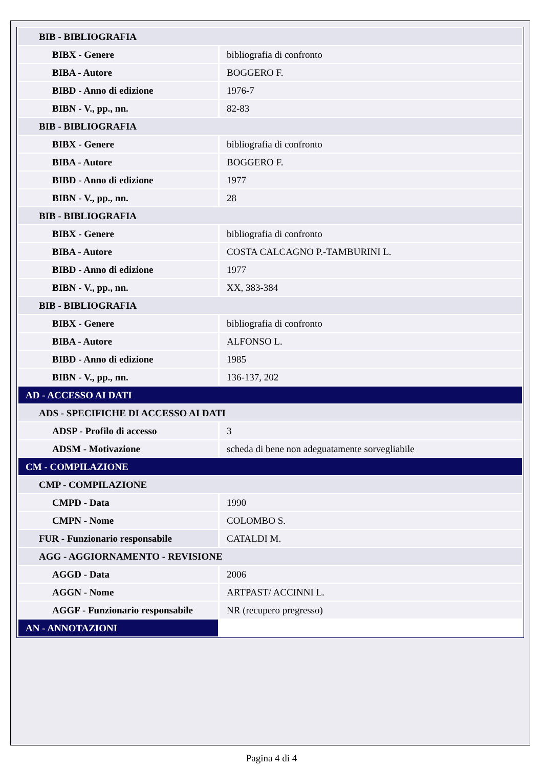| BIB - BIBLIOGRAFIA | |
| BIBX - Genere | bibliografia di confronto |
| BIBA - Autore | BOGGERO F. |
| BIBD - Anno di edizione | 1976-7 |
| BIBN - V., pp., nn. | 82-83 |
| BIB - BIBLIOGRAFIA | |
| BIBX - Genere | bibliografia di confronto |
| BIBA - Autore | BOGGERO F. |
| BIBD - Anno di edizione | 1977 |
| BIBN - V., pp., nn. | 28 |
| BIB - BIBLIOGRAFIA | |
| BIBX - Genere | bibliografia di confronto |
| BIBA - Autore | COSTA CALCAGNO P.-TAMBURINI L. |
| BIBD - Anno di edizione | 1977 |
| BIBN - V., pp., nn. | XX, 383-384 |
| BIB - BIBLIOGRAFIA | |
| BIBX - Genere | bibliografia di confronto |
| BIBA - Autore | ALFONSO L. |
| BIBD - Anno di edizione | 1985 |
| BIBN - V., pp., nn. | 136-137, 202 |
| AD - ACCESSO AI DATI | |
| ADS - SPECIFICHE DI ACCESSO AI DATI | |
| ADSP - Profilo di accesso | 3 |
| ADSM - Motivazione | scheda di bene non adeguatamente sorvegliabile |
| CM - COMPILAZIONE | |
| CMP - COMPILAZIONE | |
| CMPD - Data | 1990 |
| CMPN - Nome | COLOMBO S. |
| FUR - Funzionario responsabile | CATALDI M. |
| AGG - AGGIORNAMENTO - REVISIONE | |
| AGGD - Data | 2006 |
| AGGN - Nome | ARTPAST/ ACCINNI L. |
| AGGF - Funzionario responsabile | NR (recupero pregresso) |
| AN - ANNOTAZIONI | |
Pagina 4 di 4